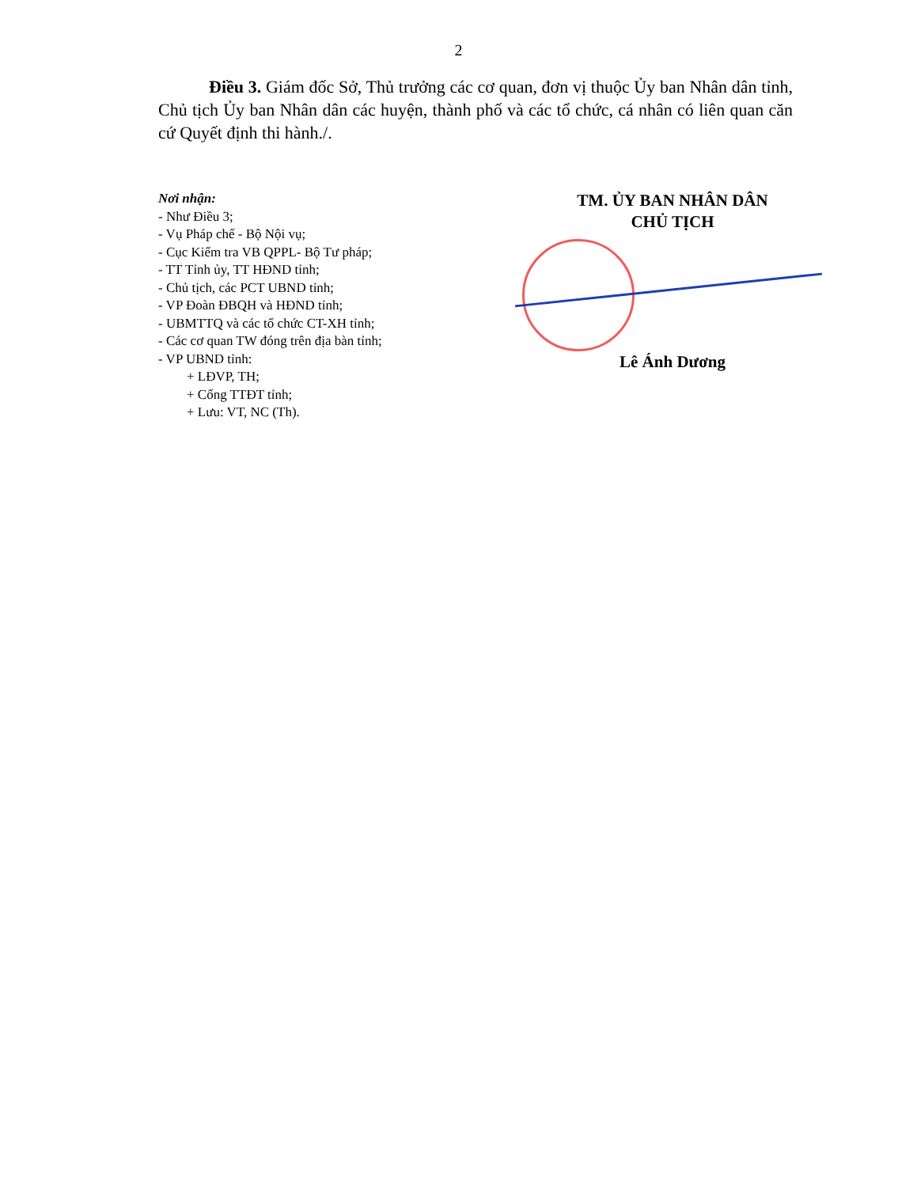2
Điều 3. Giám đốc Sở, Thủ trưởng các cơ quan, đơn vị thuộc Ủy ban Nhân dân tỉnh, Chủ tịch Ủy ban Nhân dân các huyện, thành phố và các tổ chức, cá nhân có liên quan căn cứ Quyết định thi hành./.
Nơi nhận:
- Như Điều 3;
- Vụ Pháp chế - Bộ Nội vụ;
- Cục Kiểm tra VB QPPL- Bộ Tư pháp;
- TT Tỉnh ủy, TT HĐND tỉnh;
- Chủ tịch, các PCT UBND tỉnh;
- VP Đoàn ĐBQH và HĐND tỉnh;
- UBMTTQ và các tổ chức CT-XH tỉnh;
- Các cơ quan TW đóng trên địa bàn tỉnh;
- VP UBND tỉnh:
+ LĐVP, TH;
+ Cổng TTĐT tỉnh;
+ Lưu: VT, NC (Th).
TM. ỦY BAN NHÂN DÂN
CHỦ TỊCH
Lê Ánh Dương